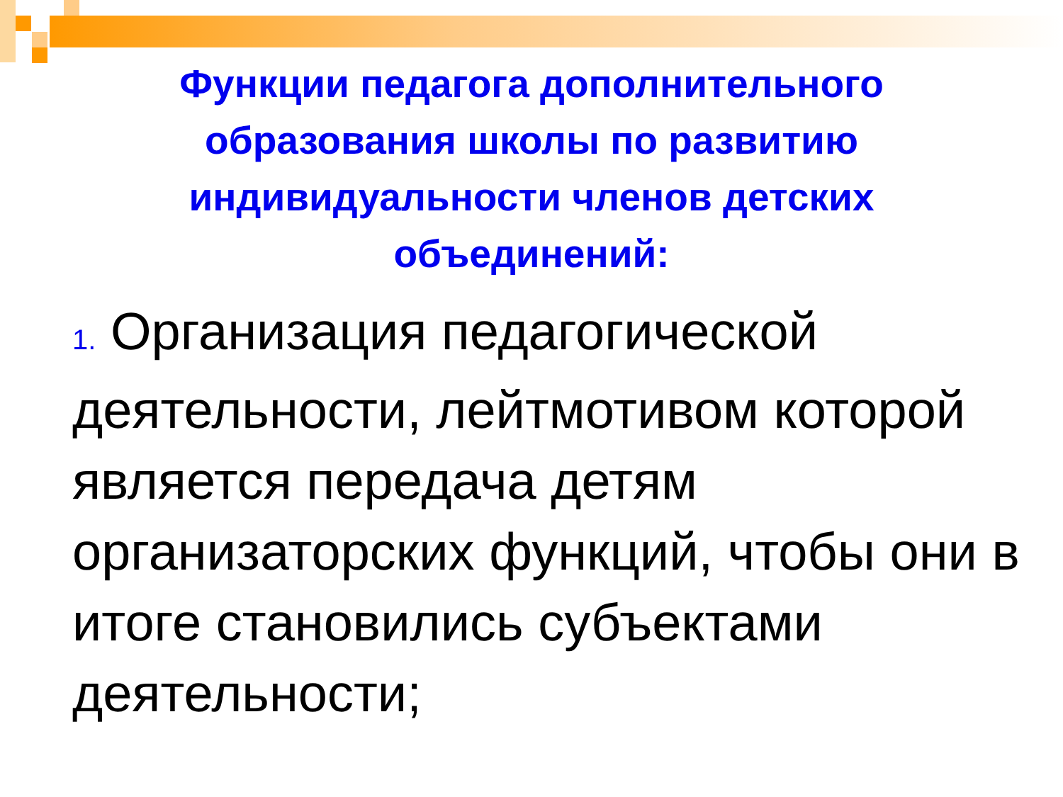Функции педагога дополнительного образования школы по развитию индивидуальности членов детских объединений:
1. Организация педагогической деятельности, лейтмотивом которой является передача детям организаторских функций, чтобы они в итоге становились субъектами деятельности;